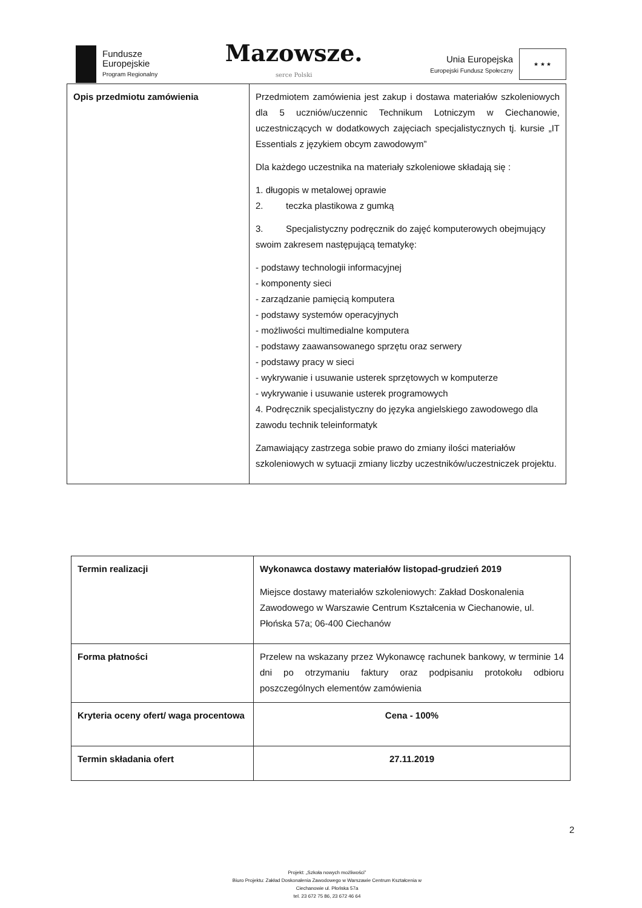Fundusze
Europejskie
Program Regionalny
Mazowsze.
serce Polski
Unia Europejska
Europejski Fundusz Społeczny
★ ★ ★
| Opis przedmiotu zamówienia | Przedmiotem zamówienia jest zakup i dostawa materiałów szkoleniowych dla 5 uczniów/uczennic Technikum Lotniczym w Ciechanowie, uczestniczących w dodatkowych zajęciach specjalistycznych tj. kursie „IT Essentials z językiem obcym zawodowym” Dla każdego uczestnika na materiały szkoleniowe składają się : 1. długopis w metalowej oprawie 2. teczka plastikowa z gumką 3. Specjalistyczny podręcznik do zajęć komputerowych obejmujący swoim zakresem następującą tematykę: - podstawy technologii informacyjnej - komponenty sieci - zarządzanie pamięcią komputera - podstawy systemów operacyjnych - możliwości multimedialne komputera - podstawy zaawansowanego sprzętu oraz serwery - podstawy pracy w sieci - wykrywanie i usuwanie usterek sprzętowych w komputerze - wykrywanie i usuwanie usterek programowych 4. Podręcznik specjalistyczny do języka angielskiego zawodowego dla zawodu technik teleinformatyk Zamawiający zastrzega sobie prawo do zmiany ilości materiałów szkoleniowych w sytuacji zmiany liczby uczestników/uczestniczek projektu. |
| Termin realizacji | Wykonawca dostawy materiałów listopad-grudzień 2019 Miejsce dostawy materiałów szkoleniowych: Zakład Doskonalenia Zawodowego w Warszawie Centrum Kształcenia w Ciechanowie, ul. Płońska 57a; 06-400 Ciechanów |
| Forma płatności | Przelew na wskazany przez Wykonawcę rachunek bankowy, w terminie 14 dni po otrzymaniu faktury oraz podpisaniu protokołu odbioru poszczególnych elementów zamówienia |
| Kryteria oceny ofert/ waga procentowa | Cena - 100% |
| Termin składania ofert | 27.11.2019 |
2
Projekt: „Szkoła nowych możliwości”
Biuro Projektu: Zakład Doskonalenia Zawodowego w Warszawie Centrum Kształcenia w Ciechanowie ul. Płońska 57a
tel. 23 672 75 86, 23 672 46 64